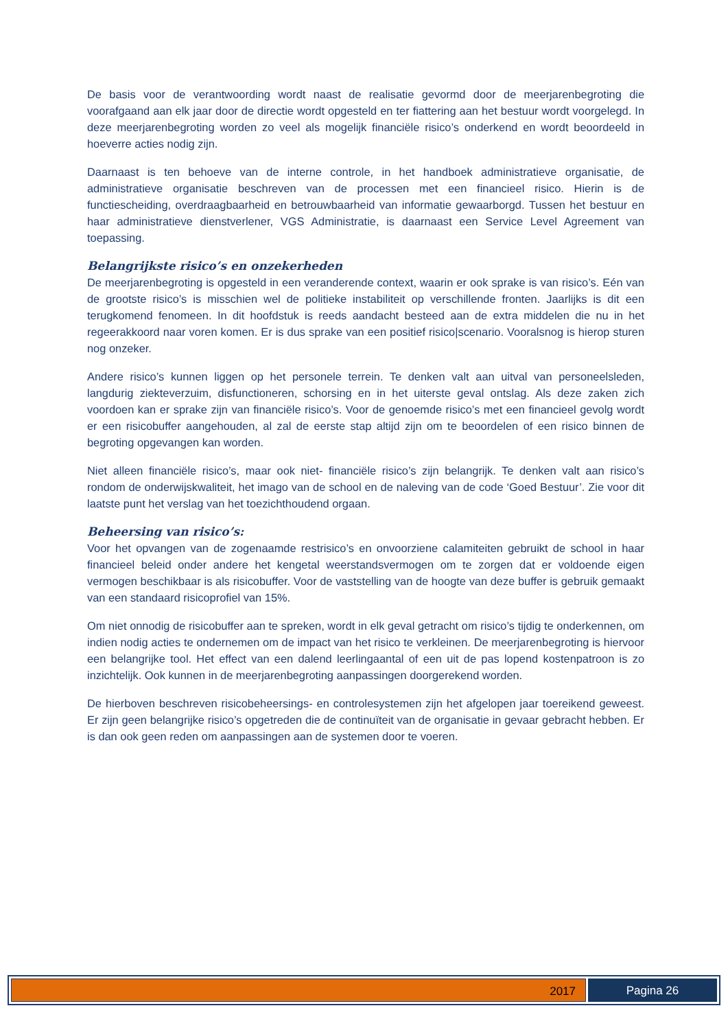De basis voor de verantwoording wordt naast de realisatie gevormd door de meerjarenbegroting die voorafgaand aan elk jaar door de directie wordt opgesteld en ter fiattering aan het bestuur wordt voorgelegd. In deze meerjarenbegroting worden zo veel als mogelijk financiële risico’s onderkend en wordt beoordeeld in hoeverre acties nodig zijn.
Daarnaast is ten behoeve van de interne controle, in het handboek administratieve organisatie, de administratieve organisatie beschreven van de processen met een financieel risico. Hierin is de functiescheiding, overdraagbaarheid en betrouwbaarheid van informatie gewaarborgd. Tussen het bestuur en haar administratieve dienstverlener, VGS Administratie, is daarnaast een Service Level Agreement van toepassing.
Belangrijkste risico’s en onzekerheden
De meerjarenbegroting is opgesteld in een veranderende context, waarin er ook sprake is van risico’s. Eén van de grootste risico’s is misschien wel de politieke instabiliteit op verschillende fronten. Jaarlijks is dit een terugkomend fenomeen. In dit hoofdstuk is reeds aandacht besteed aan de extra middelen die nu in het regeerakkoord naar voren komen. Er is dus sprake van een positief risico|scenario. Vooralsnog is hierop sturen nog onzeker.
Andere risico’s kunnen liggen op het personele terrein. Te denken valt aan uitval van personeelsleden, langdurig ziekteverzuim, disfunctioneren, schorsing en in het uiterste geval ontslag. Als deze zaken zich voordoen kan er sprake zijn van financiële risico’s. Voor de genoemde risico’s met een financieel gevolg wordt er een risicobuffer aangehouden, al zal de eerste stap altijd zijn om te beoordelen of een risico binnen de begroting opgevangen kan worden.
Niet alleen financiële risico’s, maar ook niet- financiële risico’s zijn belangrijk. Te denken valt aan risico’s rondom de onderwijskwaliteit, het imago van de school en de naleving van de code ‘Goed Bestuur’. Zie voor dit laatste punt het verslag van het toezichthoudend orgaan.
Beheersing van risico’s:
Voor het opvangen van de zogenaamde restrisico’s en onvoorziene calamiteiten gebruikt de school in haar financieel beleid onder andere het kengetal weerstandsvermogen om te zorgen dat er voldoende eigen vermogen beschikbaar is als risicobuffer. Voor de vaststelling van de hoogte van deze buffer is gebruik gemaakt van een standaard risicoprofiel van 15%.
Om niet onnodig de risicobuffer aan te spreken, wordt in elk geval getracht om risico’s tijdig te onderkennen, om indien nodig acties te ondernemen om de impact van het risico te verkleinen. De meerjarenbegroting is hiervoor een belangrijke tool. Het effect van een dalend leerlingaantal of een uit de pas lopend kostenpatroon is zo inzichtelijk. Ook kunnen in de meerjarenbegroting aanpassingen doorgerekend worden.
De hierboven beschreven risicobeheersings- en controlesystemen zijn het afgelopen jaar toereikend geweest. Er zijn geen belangrijke risico’s opgetreden die de continuïteit van de organisatie in gevaar gebracht hebben. Er is dan ook geen reden om aanpassingen aan de systemen door te voeren.
2017 Pagina 26